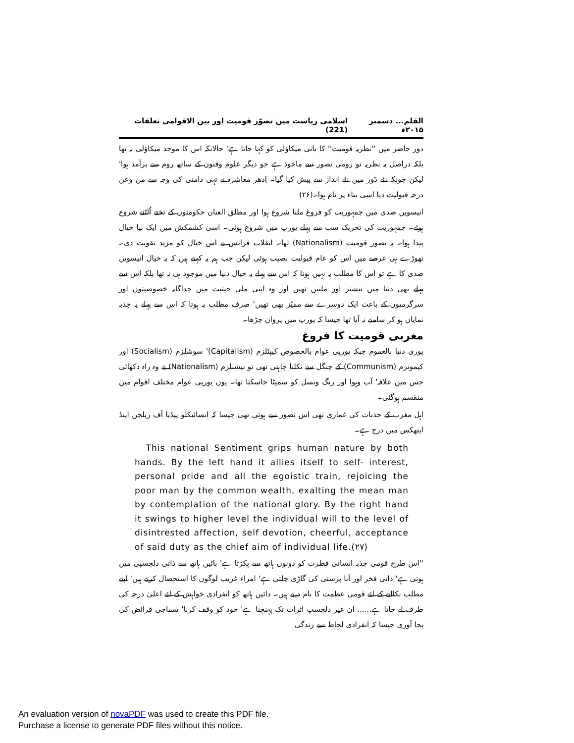القلم... دسمبر ۲۰۱۵ء اسلامی ریاست میں تصوّر قومیت اور بین الاقوامی تعلقات (221)
دور حاضر میں ''نظریہ قومیت'' کا بانی میکاؤلی کو کہا جاتا ہے' حالانکہ اس کا موجد میکاؤلی نہ تھا بلکہ دراصل یہ نظریہ تو رومی تصور سے ماخوذ ہے جو دیگر علوم وفنون کے ساتھ روم سے برآمد ہوا' لیکن چونکہ نئے دَور میں نئے انداز سے پیش کیا گیا۔ اِدھر معاشرہ نے تہی دامنی کی وجہ سے من وعن درجہ قبولیت دیا اسی بناء پر نام ہوا۔(۲۶)
انیسویں صدی میں جمہوریت کو فروغ ملنا شروع ہوا اور مطلق العنان حکومتوں کے تختے اُلٹنے شروع ہوئے۔ جمہوریت کی تحریک سب سے پہلے یورپ میں شروع ہوئی۔ اسی کشمکش میں ایک نیا خیال پیدا ہوا۔ یہ تصور قومیت (Nationalism) تھا۔ انقلاب فرانس نے اس خیال کو مزید تقویت دی۔ تھوڑے ہی عرصے میں اس کو عام قبولیت نصیب ہوئی لیکن جب ہم یہ کہتے ہیں کہ یہ خیال انیسویں صدی کا ہے تو اس کا مطلب یہ نہیں ہوتا کہ اس سے پہلے یہ خیال دنیا میں موجود ہی نہ تھا بلکہ اس سے پہلے بھی دنیا میں نیشنز اور ملتیں تھیں اور وہ اپنی ملی حیثیت میں جداگانہ خصوصیتوں اور سرگرمیوں کے باعث ایک دوسرے سے ممیّز بھی تھیں' صرف مطلب یہ ہوتا کہ اس سے پہلے یہ جذبہ نمایاں ہو کر سامنے نہ آیا تھا جیسا کہ یورپ میں پروان چڑھا۔
مغربی قومیت کا فروغ
پوری دنیا بالعموم جبکہ یورپی عوام بالخصوص کیپٹلزم (Capitalism)' سوشلزم (Socialism) اور کیمونزم (Communism) کے چنگل سے نکلنا چاہتی تھی تو نیشنلزم (Nationalism) نے وہ راہ دکھائی جس میں علاقہ' آب وہوا اور رنگ ونسل کو سمیٹا جاسکتا تھا۔ یوں یورپی عوام مختلف اقوام میں منقسم ہوگئی۔
اہل مغرب کے جذبات کی غمازی بھی اس تصور سے ہوتی تھی جیسا کہ انسائیکلو پیڈیا آف ریلجن اینڈ ایتھکس میں درج ہے۔
This national Sentiment grips human nature by both hands. By the left hand it allies itself to self- interest, personal pride and all the egoistic train, rejoicing the poor man by the common wealth, exalting the mean man by contemplation of the national glory. By the right hand it swings to higher level the individual will to the level of disintrested affection, self devotion, cheerful, acceptance of said duty as the chief aim of individual life.(۲۷)
''اس طرح قومی جذبہ انسانی فطرت کو دونوں ہاتھ سے پکڑتا ہے' بائیں ہاتھ سے ذاتی دلچسپی میں ہوتی ہے' ذاتی فخر اور اَنا پرستی کی گاڑی چلتی ہے' امراء غریب لوگوں کا استحصال کرتے ہیں' اپنے مطلب نکالنے کے لئے قومی عظمت کا نام دیتے ہیں۔ دائیں ہاتھ کو انفرادی خواہش کے لئے اعلیٰ درجہ کی طرف لے جاتا ہے...... ان غیر دلچسپ اثرات تک پہنچنا ہے' خود کو وقف کرنا' سماجی فرائض کی بجا آوری جیسا کہ انفرادی لحاظ سے زندگی
An evaluation version of novaPDF was used to create this PDF file.
Purchase a license to generate PDF files without this notice.